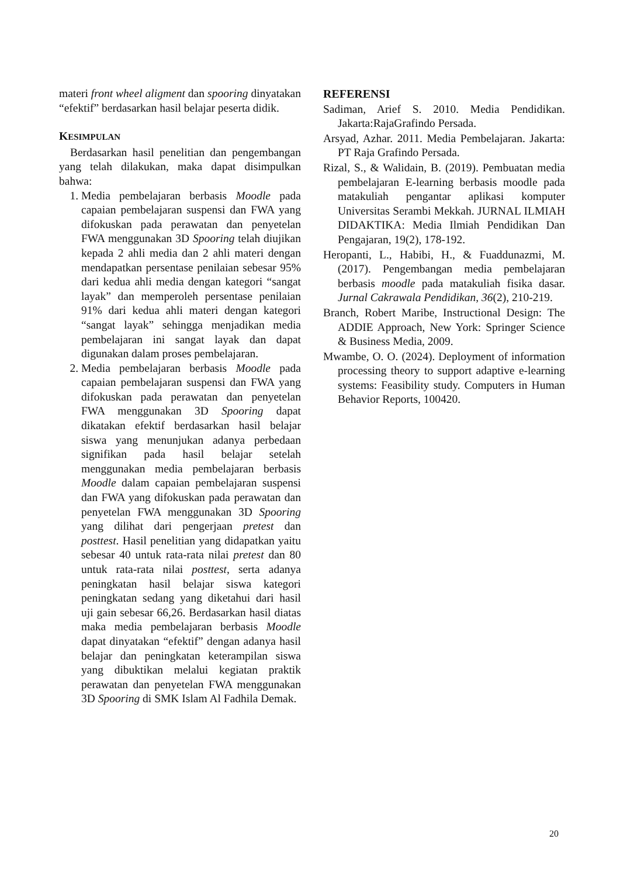materi front wheel aligment dan spooring dinyatakan “efektif” berdasarkan hasil belajar peserta didik.
KESIMPULAN
Berdasarkan hasil penelitian dan pengembangan yang telah dilakukan, maka dapat disimpulkan bahwa:
1. Media pembelajaran berbasis Moodle pada capaian pembelajaran suspensi dan FWA yang difokuskan pada perawatan dan penyetelan FWA menggunakan 3D Spooring telah diujikan kepada 2 ahli media dan 2 ahli materi dengan mendapatkan persentase penilaian sebesar 95% dari kedua ahli media dengan kategori “sangat layak” dan memperoleh persentase penilaian 91% dari kedua ahli materi dengan kategori “sangat layak” sehingga menjadikan media pembelajaran ini sangat layak dan dapat digunakan dalam proses pembelajaran.
2. Media pembelajaran berbasis Moodle pada capaian pembelajaran suspensi dan FWA yang difokuskan pada perawatan dan penyetelan FWA menggunakan 3D Spooring dapat dikatakan efektif berdasarkan hasil belajar siswa yang menunjukan adanya perbedaan signifikan pada hasil belajar setelah menggunakan media pembelajaran berbasis Moodle dalam capaian pembelajaran suspensi dan FWA yang difokuskan pada perawatan dan penyetelan FWA menggunakan 3D Spooring yang dilihat dari pengerjaan pretest dan posttest. Hasil penelitian yang didapatkan yaitu sebesar 40 untuk rata-rata nilai pretest dan 80 untuk rata-rata nilai posttest, serta adanya peningkatan hasil belajar siswa kategori peningkatan sedang yang diketahui dari hasil uji gain sebesar 66,26. Berdasarkan hasil diatas maka media pembelajaran berbasis Moodle dapat dinyatakan “efektif” dengan adanya hasil belajar dan peningkatan keterampilan siswa yang dibuktikan melalui kegiatan praktik perawatan dan penyetelan FWA menggunakan 3D Spooring di SMK Islam Al Fadhila Demak.
REFERENSI
Sadiman, Arief S. 2010. Media Pendidikan. Jakarta:RajaGrafindo Persada.
Arsyad, Azhar. 2011. Media Pembelajaran. Jakarta: PT Raja Grafindo Persada.
Rizal, S., & Walidain, B. (2019). Pembuatan media pembelajaran E-learning berbasis moodle pada matakuliah pengantar aplikasi komputer Universitas Serambi Mekkah. JURNAL ILMIAH DIDAKTIKA: Media Ilmiah Pendidikan Dan Pengajaran, 19(2), 178-192.
Heropanti, L., Habibi, H., & Fuaddunazmi, M. (2017). Pengembangan media pembelajaran berbasis moodle pada matakuliah fisika dasar. Jurnal Cakrawala Pendidikan, 36(2), 210-219.
Branch, Robert Maribe, Instructional Design: The ADDIE Approach, New York: Springer Science & Business Media, 2009.
Mwambe, O. O. (2024). Deployment of information processing theory to support adaptive e-learning systems: Feasibility study. Computers in Human Behavior Reports, 100420.
20